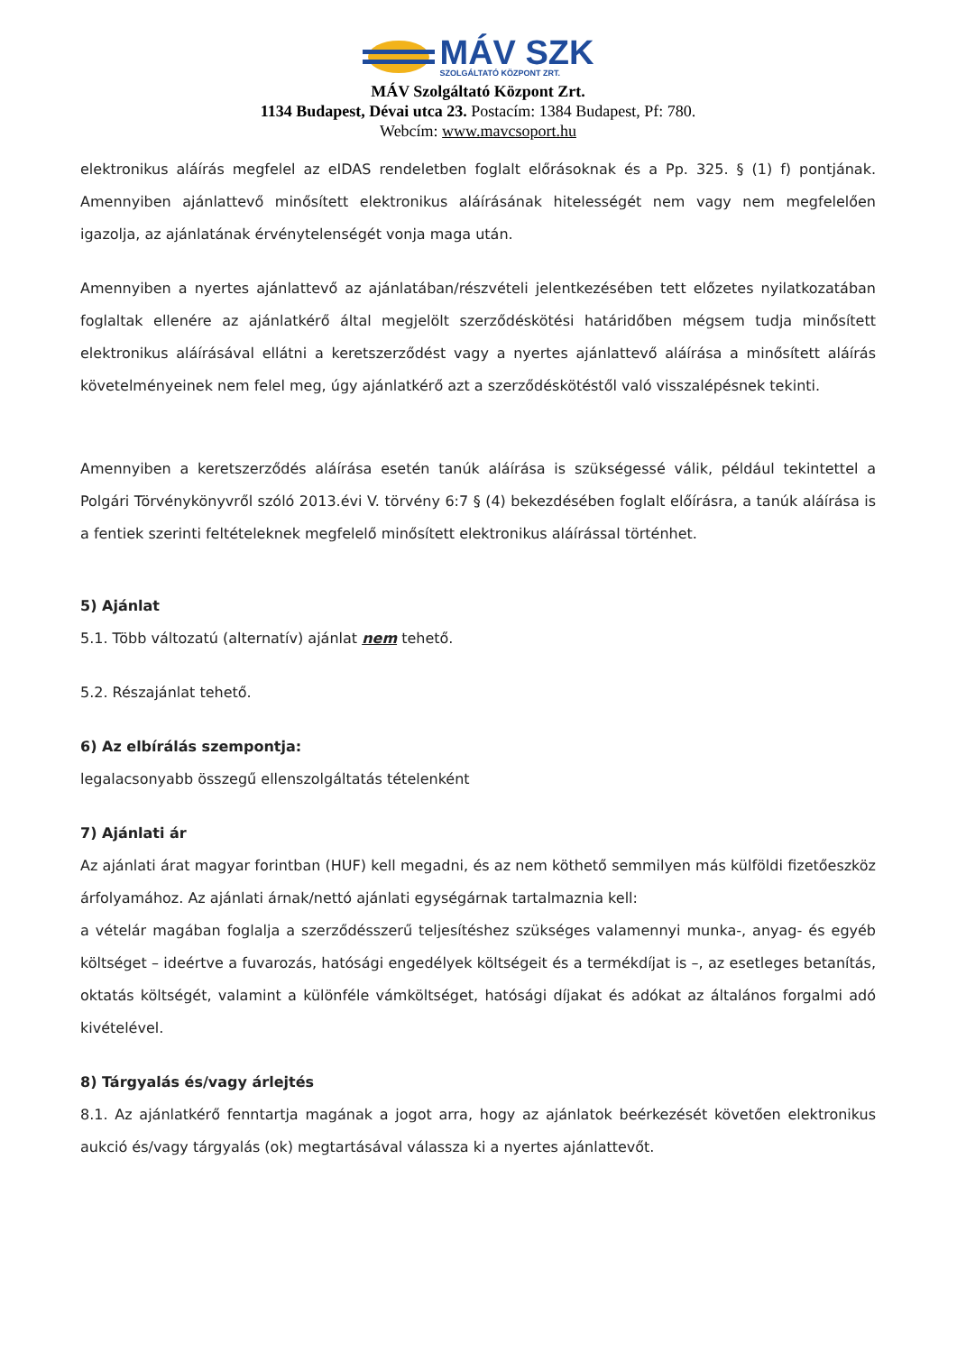MÁV SZK
SZOLGÁLTATÓ KÖZPONT ZRT.
MÁV Szolgáltató Központ Zrt.
1134 Budapest, Dévai utca 23. Postacím: 1384 Budapest, Pf: 780.
Webcím: www.mavcsoport.hu
elektronikus aláírás megfelel az eIDAS rendeletben foglalt előrásoknak és a Pp. 325. § (1) f) pontjának. Amennyiben ajánlattevő minősített elektronikus aláírásának hitelességét nem vagy nem megfelelően igazolja, az ajánlatának érvénytelenségét vonja maga után.
Amennyiben a nyertes ajánlattevő az ajánlatában/részvételi jelentkezésében tett előzetes nyilatkozatában foglaltak ellenére az ajánlatkérő által megjelölt szerződéskötési határidőben mégsem tudja minősített elektronikus aláírásával ellátni a keretszerződést vagy a nyertes ajánlattevő aláírása a minősített aláírás követelményeinek nem felel meg, úgy ajánlatkérő azt a szerződéskötéstől való visszalépésnek tekinti.
Amennyiben a keretszerződés aláírása esetén tanúk aláírása is szükségessé válik, például tekintettel a Polgári Törvénykönyvről szóló 2013.évi V. törvény 6:7 § (4) bekezdésében foglalt előírásra, a tanúk aláírása is a fentiek szerinti feltételeknek megfelelő minősített elektronikus aláírással történhet.
5) Ajánlat
5.1. Több változatú (alternatív) ajánlat nem tehető.
5.2. Részajánlat tehető.
6) Az elbírálás szempontja:
legalacsonyabb összegű ellenszolgáltatás tételenként
7) Ajánlati ár
Az ajánlati árat magyar forintban (HUF) kell megadni, és az nem köthető semmilyen más külföldi fizetőeszköz árfolyamához. Az ajánlati árnak/nettó ajánlati egységárnak tartalmaznia kell:
a vételár magában foglalja a szerződésszerű teljesítéshez szükséges valamennyi munka-, anyag- és egyéb költséget – ideértve a fuvarozás, hatósági engedélyek költségeit és a termékdíjat is –, az esetleges betanítás, oktatás költségét, valamint a különféle vámköltséget, hatósági díjakat és adókat az általános forgalmi adó kivételével.
8) Tárgyalás és/vagy árlejtés
8.1. Az ajánlatkérő fenntartja magának a jogot arra, hogy az ajánlatok beérkezését követően elektronikus aukció és/vagy tárgyalás (ok) megtartásával válassza ki a nyertes ajánlattevőt.